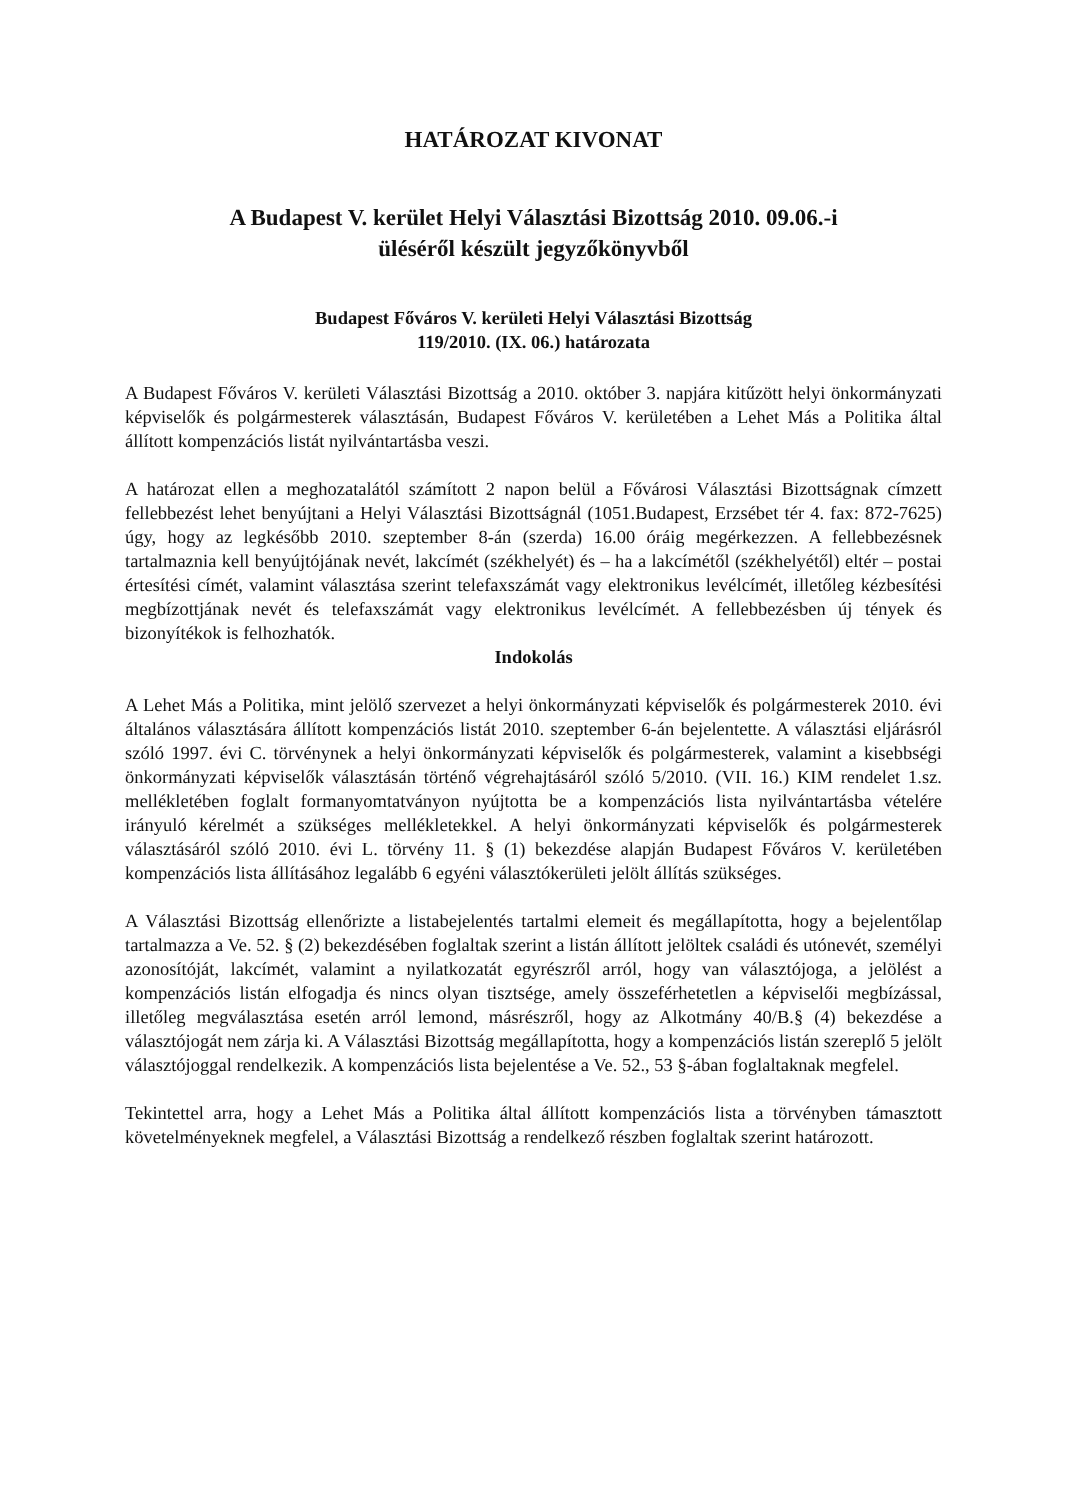HATÁROZAT KIVONAT
A Budapest V. kerület Helyi Választási Bizottság 2010. 09.06.-i
üléséről készült jegyzőkönyvből
Budapest Főváros V. kerületi Helyi Választási Bizottság
119/2010. (IX. 06.) határozata
A Budapest Főváros V. kerületi Választási Bizottság a 2010. október 3. napjára kitűzött helyi önkormányzati képviselők és polgármesterek választásán, Budapest Főváros V. kerületében a Lehet Más a Politika által állított kompenzációs listát nyilvántartásba veszi.
A határozat ellen a meghozatalától számított 2 napon belül a Fővárosi Választási Bizottságnak címzett fellebbezést lehet benyújtani a Helyi Választási Bizottságnál (1051.Budapest, Erzsébet tér 4. fax: 872-7625) úgy, hogy az legkésőbb 2010. szeptember 8-án (szerda) 16.00 óráig megérkezzen. A fellebbezésnek tartalmaznia kell benyújtójának nevét, lakcímét (székhelyét) és – ha a lakcímétől (székhelyétől) eltér – postai értesítési címét, valamint választása szerint telefaxszámát vagy elektronikus levélcímét, illetőleg kézbesítési megbízottjának nevét és telefaxszámát vagy elektronikus levélcímét. A fellebbezésben új tények és bizonyítékok is felhozhatók.
Indokolás
A Lehet Más a Politika, mint jelölő szervezet a helyi önkormányzati képviselők és polgármesterek 2010. évi általános választására állított kompenzációs listát 2010. szeptember 6-án bejelentette. A választási eljárásról szóló 1997. évi C. törvénynek a helyi önkormányzati képviselők és polgármesterek, valamint a kisebbségi önkormányzati képviselők választásán történő végrehajtásáról szóló 5/2010. (VII. 16.) KIM rendelet 1.sz. mellékletében foglalt formanyomtatványon nyújtotta be a kompenzációs lista nyilvántartásba vételére irányuló kérelmét a szükséges mellékletekkel. A helyi önkormányzati képviselők és polgármesterek választásáról szóló 2010. évi L. törvény 11. § (1) bekezdése alapján Budapest Főváros V. kerületében kompenzációs lista állításához legalább 6 egyéni választókerületi jelölt állítás szükséges.
A Választási Bizottság ellenőrizte a listabejelentés tartalmi elemeit és megállapította, hogy a bejelentőlap tartalmazza a Ve. 52. § (2) bekezdésében foglaltak szerint a listán állított jelöltek családi és utónevét, személyi azonosítóját, lakcímét, valamint a nyilatkozatát egyrészről arról, hogy van választójoga, a jelölést a kompenzációs listán elfogadja és nincs olyan tisztsége, amely összeférhetetlen a képviselői megbízással, illetőleg megválasztása esetén arról lemond, másrészről, hogy az Alkotmány 40/B.§ (4) bekezdése a választójogát nem zárja ki. A Választási Bizottság megállapította, hogy a kompenzációs listán szereplő 5 jelölt választójoggal rendelkezik. A kompenzációs lista bejelentése a Ve. 52., 53 §-ában foglaltaknak megfelel.
Tekintettel arra, hogy a Lehet Más a Politika által állított kompenzációs lista a törvényben támasztott követelményeknek megfelel, a Választási Bizottság a rendelkező részben foglaltak szerint határozott.